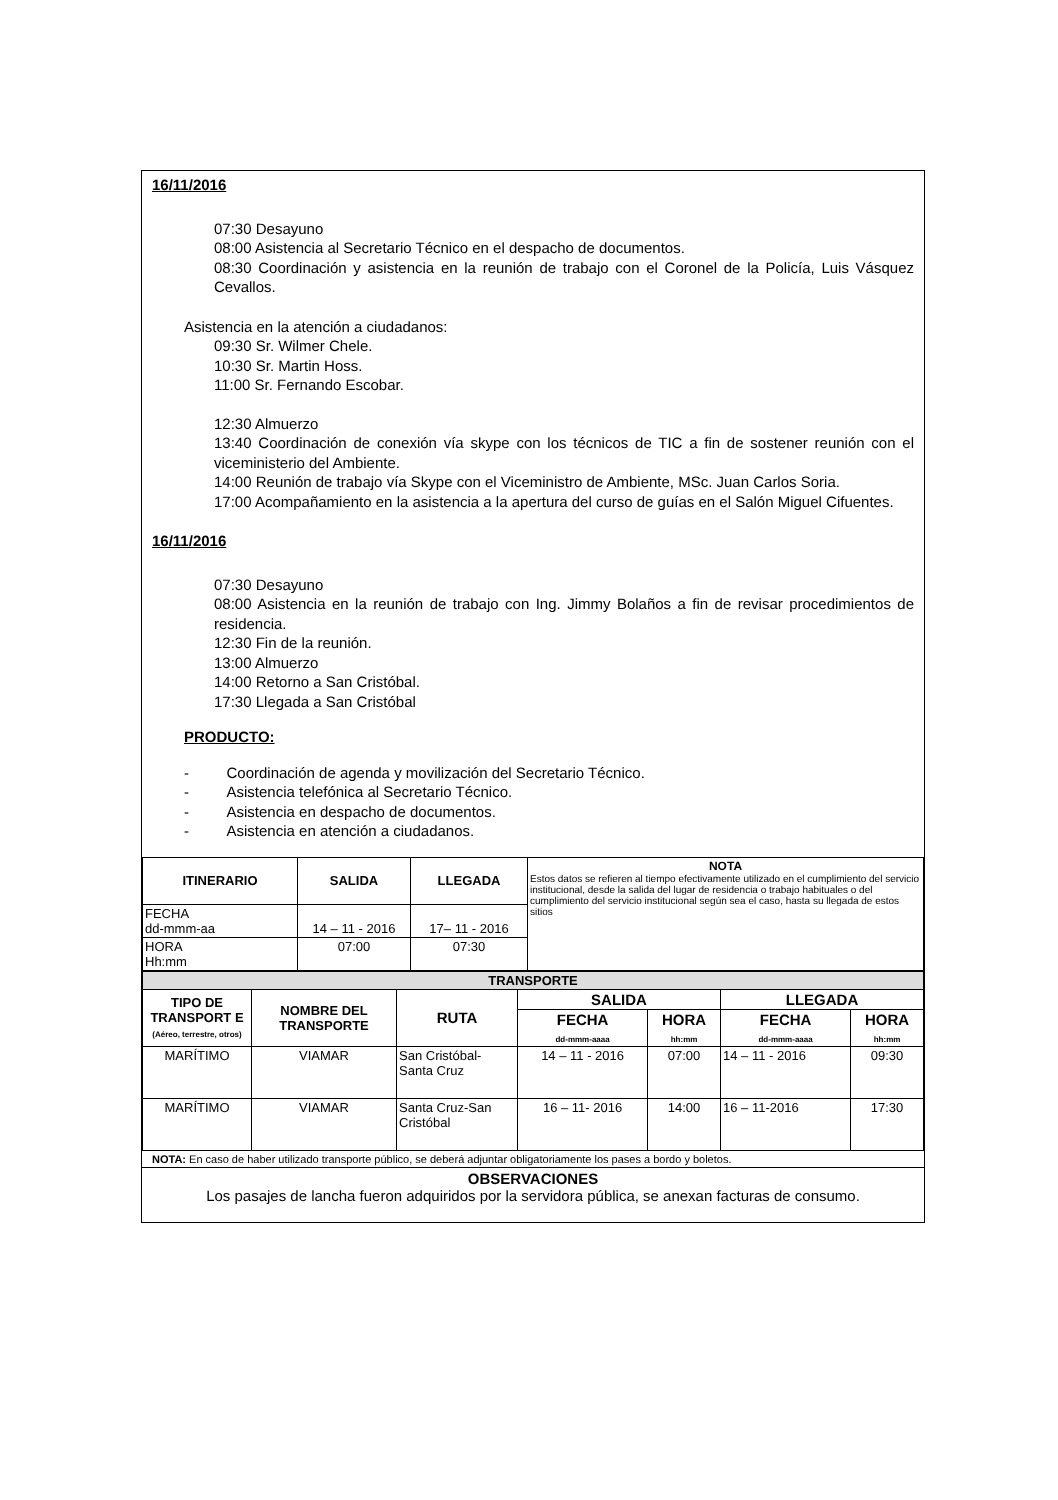16/11/2016
07:30 Desayuno
08:00 Asistencia al Secretario Técnico en el despacho de documentos.
08:30 Coordinación y asistencia en la reunión de trabajo con el Coronel de la Policía, Luis Vásquez Cevallos.
Asistencia en la atención a ciudadanos:
09:30 Sr. Wilmer Chele.
10:30 Sr. Martin Hoss.
11:00 Sr. Fernando Escobar.
12:30 Almuerzo
13:40 Coordinación de conexión vía skype con los técnicos de TIC a fin de sostener reunión con el viceministerio del Ambiente.
14:00 Reunión de trabajo vía Skype con el Viceministro de Ambiente, MSc. Juan Carlos Soria.
17:00 Acompañamiento en la asistencia a la apertura del curso de guías en el Salón Miguel Cifuentes.
16/11/2016
07:30 Desayuno
08:00 Asistencia en la reunión de trabajo con Ing. Jimmy Bolaños a fin de revisar procedimientos de residencia.
12:30 Fin de la reunión.
13:00 Almuerzo
14:00 Retorno a San Cristóbal.
17:30 Llegada a San Cristóbal
PRODUCTO:
- Coordinación de agenda y movilización del Secretario Técnico.
- Asistencia telefónica al Secretario Técnico.
- Asistencia en despacho de documentos.
- Asistencia en atención a ciudadanos.
| ITINERARIO | SALIDA | LLEGADA | NOTA Estos datos se refieren al tiempo efectivamente utilizado en el cumplimiento del servicio institucional, desde la salida del lugar de residencia o trabajo habituales o del cumplimiento del servicio institucional según sea el caso, hasta su llegada de estos sitios |
| FECHA dd-mmm-aa | 14 – 11 - 2016 | 17– 11 - 2016 | |
| HORA Hh:mm | 07:00 | 07:30 | |
| TRANSPORTE | | | | | | |
| TIPO DE TRANSPORT E (Aéreo, terrestre, otros) | NOMBRE DEL TRANSPORTE | RUTA | SALIDA | | LLEGADA | |
| | | | FECHA dd-mmm-aaaa | HORA hh:mm | FECHA dd-mmm-aaaa | HORA hh:mm |
| MARÍTIMO | VIAMAR | San Cristóbal-Santa Cruz | 14 – 11 - 2016 | 07:00 | 14 – 11 - 2016 | 09:30 |
| MARÍTIMO | VIAMAR | Santa Cruz-San Cristóbal | 16 – 11- 2016 | 14:00 | 16 – 11-2016 | 17:30 |
NOTA: En caso de haber utilizado transporte público, se deberá adjuntar obligatoriamente los pases a bordo y boletos.
OBSERVACIONES
Los pasajes de lancha fueron adquiridos por la servidora pública, se anexan facturas de consumo.